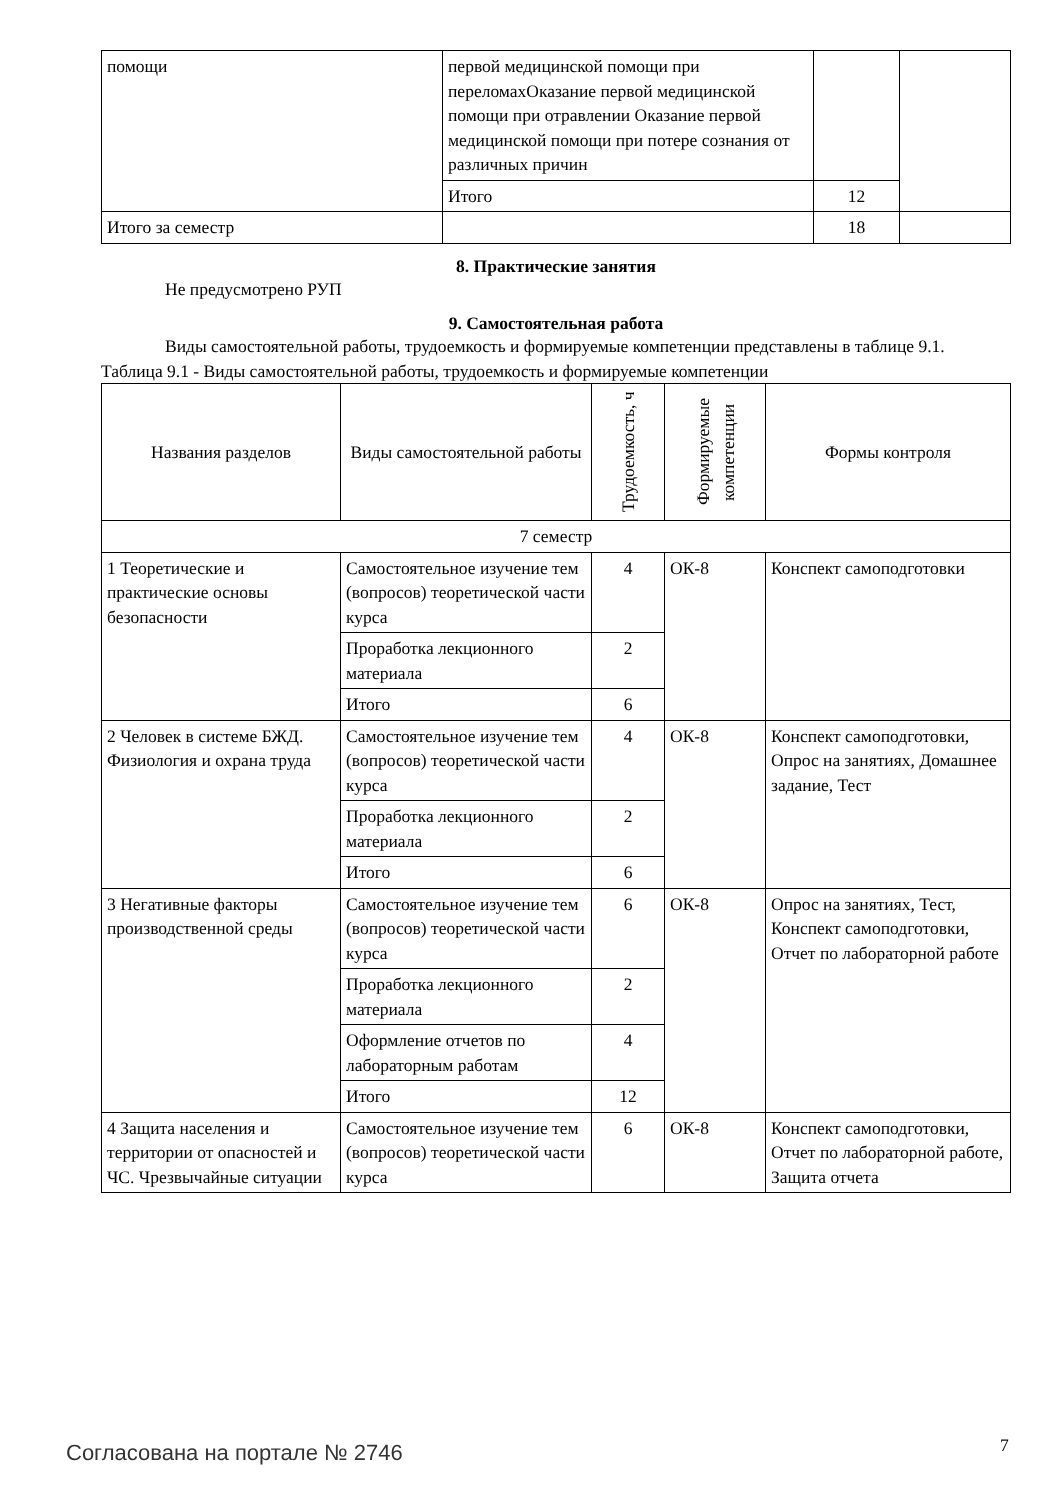| помощи | первой медицинской помощи при переломахОказание первой медицинской помощи при отравлении Оказание первой медицинской помощи при потере сознания от различных причин | | |
| | Итого | 12 | |
| Итого за семестр | | 18 | |
8. Практические занятия
Не предусмотрено РУП
9. Самостоятельная работа
Виды самостоятельной работы, трудоемкость и формируемые компетенции представлены в таблице 9.1.
Таблица 9.1 - Виды самостоятельной работы, трудоемкость и формируемые компетенции
| Названия разделов | Виды самостоятельной работы | Трудоемкость, ч | Формируемые компетенции | Формы контроля |
| --- | --- | --- | --- | --- |
| 7 семестр | | | | |
| 1 Теоретические и практические основы безопасности | Самостоятельное изучение тем (вопросов) теоретической части курса | 4 | ОК-8 | Конспект самоподготовки |
| | Проработка лекционного материала | 2 | | |
| | Итого | 6 | | |
| 2 Человек в системе БЖД. Физиология и охрана труда | Самостоятельное изучение тем (вопросов) теоретической части курса | 4 | ОК-8 | Конспект самоподготовки, Опрос на занятиях, Домашнее задание, Тест |
| | Проработка лекционного материала | 2 | | |
| | Итого | 6 | | |
| 3 Негативные факторы производственной среды | Самостоятельное изучение тем (вопросов) теоретической части курса | 6 | ОК-8 | Опрос на занятиях, Тест, Конспект самоподготовки, Отчет по лабораторной работе |
| | Проработка лекционного материала | 2 | | |
| | Оформление отчетов по лабораторным работам | 4 | | |
| | Итого | 12 | | |
| 4 Защита населения и территории от опасностей и ЧС. Чрезвычайные ситуации | Самостоятельное изучение тем (вопросов) теоретической части курса | 6 | ОК-8 | Конспект самоподготовки, Отчет по лабораторной работе, Защита отчета |
Согласована на портале № 2746 7